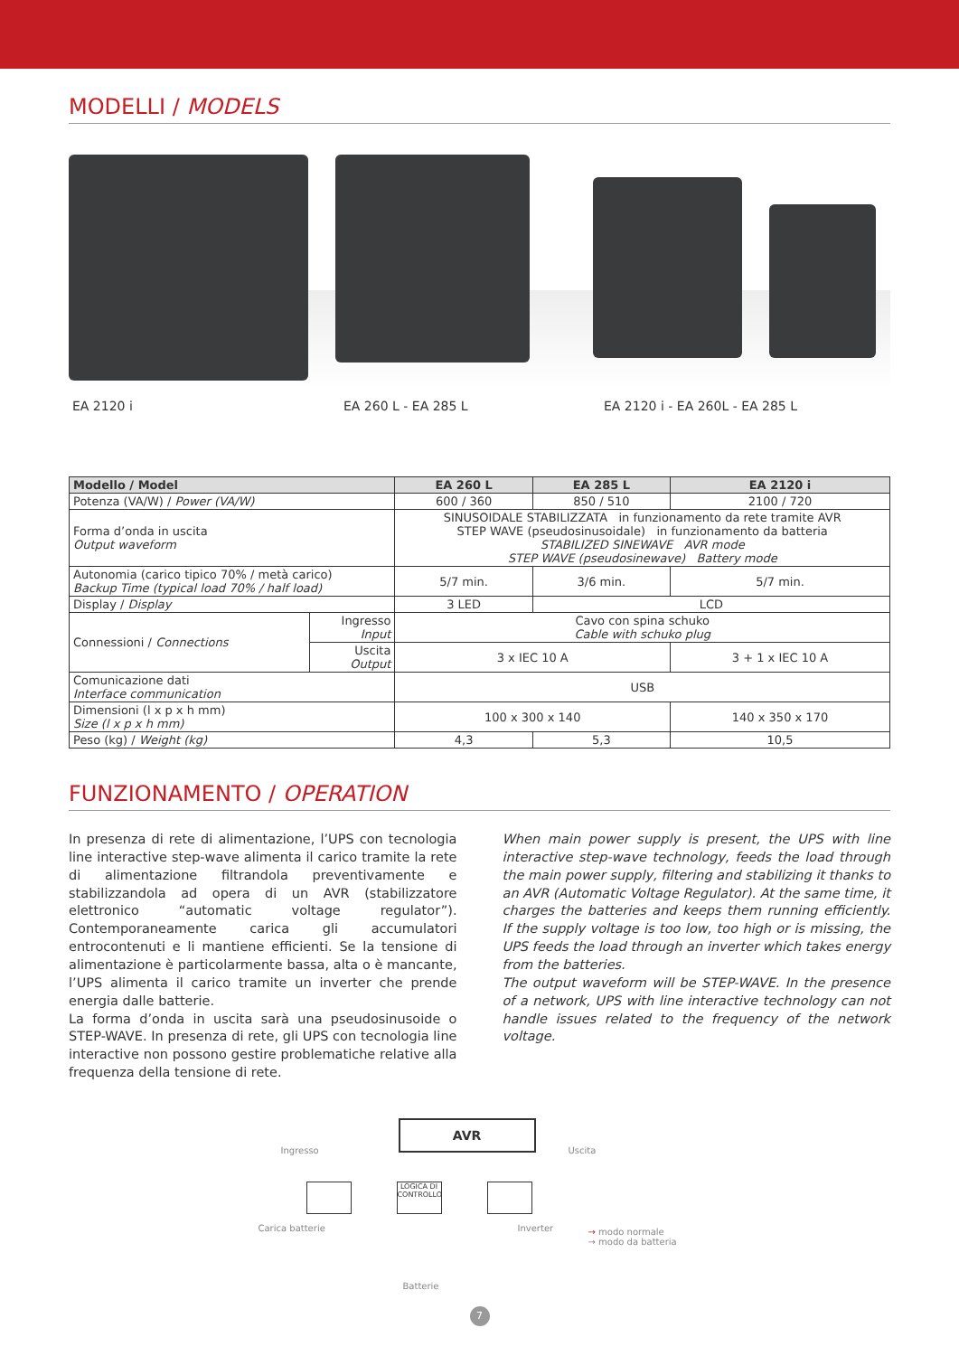MODELLI / MODELS
EA 2120 i EA 260 L - EA 285 L EA 2120 i - EA 260L - EA 285 L
| Modello / Model | | EA 260 L | EA 285 L | EA 2120 i |
| --- | --- | --- | --- | --- |
| Potenza (VA/W) / Power (VA/W) | | 600 / 360 | 850 / 510 | 2100 / 720 |
| Forma d’onda in uscita Output waveform | | SINUSOIDALE STABILIZZATA in funzionamento da rete tramite AVR STEP WAVE (pseudosinusoidale) in funzionamento da batteria STABILIZED SINEWAVE AVR mode STEP WAVE (pseudosinewave) Battery mode | | |
| Autonomia (carico tipico 70% / metà carico) Backup Time (typical load 70% / half load) | | 5/7 min. | 3/6 min. | 5/7 min. |
| Display / Display | | 3 LED | LCD | |
| Connessioni / Connections | Ingresso Input | Cavo con spina schuko Cable with schuko plug | | |
| | Uscita Output | 3 x IEC 10 A | | 3 + 1 x IEC 10 A |
| Comunicazione dati Interface communication | | USB | | |
| Dimensioni (l x p x h mm) Size (l x p x h mm) | | 100 x 300 x 140 | | 140 x 350 x 170 |
| Peso (kg) / Weight (kg) | | 4,3 | 5,3 | 10,5 |
FUNZIONAMENTO / OPERATION
In presenza di rete di alimentazione, l’UPS con tecnologia line interactive step-wave alimenta il carico tramite la rete di alimentazione filtrandola preventivamente e stabilizzandola ad opera di un AVR (stabilizzatore elettronico “automatic voltage regulator”). Contemporaneamente carica gli accumulatori entrocontenuti e li mantiene efficienti. Se la tensione di alimentazione è particolarmente bassa, alta o è mancante, l’UPS alimenta il carico tramite un inverter che prende energia dalle batterie.
La forma d’onda in uscita sarà una pseudosinusoide o STEP-WAVE. In presenza di rete, gli UPS con tecnologia line interactive non possono gestire problematiche relative alla frequenza della tensione di rete.
When main power supply is present, the UPS with line interactive step-wave technology, feeds the load through the main power supply, filtering and stabilizing it thanks to an AVR (Automatic Voltage Regulator). At the same time, it charges the batteries and keeps them running efficiently. If the supply voltage is too low, too high or is missing, the UPS feeds the load through an inverter which takes energy from the batteries.
The output waveform will be STEP-WAVE. In the presence of a network, UPS with line interactive technology can not handle issues related to the frequency of the network voltage.
AVR
Ingresso Uscita
LOGICA DI CONTROLLO
Carica batterie Inverter
→ modo normale
→ modo da batteria
Batterie
7